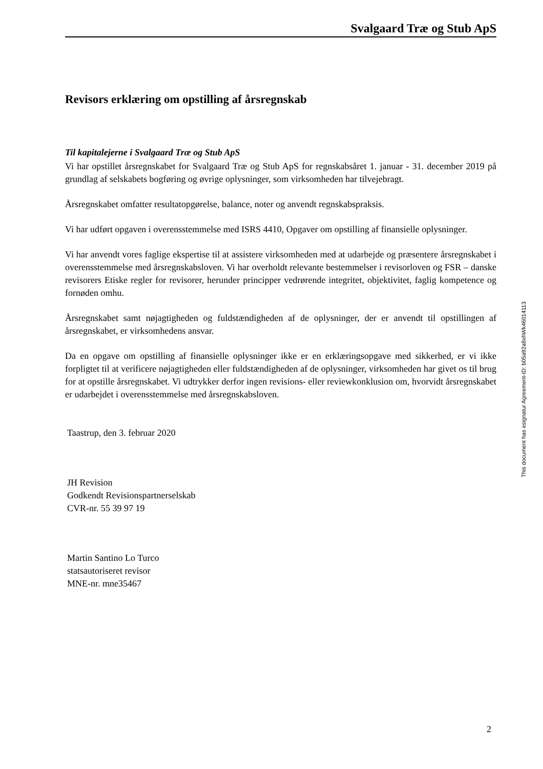Svalgaard Træ og Stub ApS
Revisors erklæring om opstilling af årsregnskab
Til kapitalejerne i Svalgaard Træ og Stub ApS
Vi har opstillet årsregnskabet for Svalgaard Træ og Stub ApS for regnskabsåret 1. januar - 31. december 2019 på grundlag af selskabets bogføring og øvrige oplysninger, som virksomheden har tilvejebragt.
Årsregnskabet omfatter resultatopgørelse, balance, noter og anvendt regnskabspraksis.
Vi har udført opgaven i overensstemmelse med ISRS 4410, Opgaver om opstilling af finansielle oplysninger.
Vi har anvendt vores faglige ekspertise til at assistere virksomheden med at udarbejde og præsentere årsregnskabet i overensstemmelse med årsregnskabsloven. Vi har overholdt relevante bestemmelser i revisorloven og FSR – danske revisorers Etiske regler for revisorer, herunder principper vedrørende integritet, objektivitet, faglig kompetence og fornøden omhu.
Årsregnskabet samt nøjagtigheden og fuldstændigheden af de oplysninger, der er anvendt til opstillingen af årsregnskabet, er virksomhedens ansvar.
Da en opgave om opstilling af finansielle oplysninger ikke er en erklæringsopgave med sikkerhed, er vi ikke forpligtet til at verificere nøjagtigheden eller fuldstændigheden af de oplysninger, virksomheden har givet os til brug for at opstille årsregnskabet. Vi udtrykker derfor ingen revisions- eller reviewkonklusion om, hvorvidt årsregnskabet er udarbejdet i overensstemmelse med årsregnskabsloven.
Taastrup, den 3. februar 2020
JH Revision
Godkendt Revisionspartnerselskab
CVR-nr. 55 39 97 19
Martin Santino Lo Turco
statsautoriseret revisor
MNE-nr. mne35467
This document has esignatur Agreement-ID: b05a92a8xhWk46014113
2